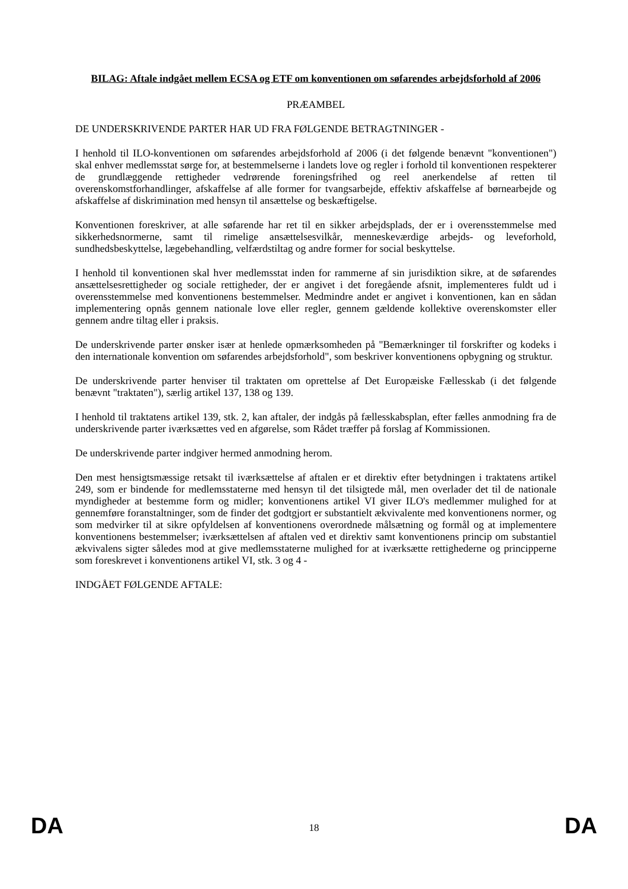BILAG: Aftale indgået mellem ECSA og ETF om konventionen om søfarendes arbejdsforhold af 2006
PRÆAMBEL
DE UNDERSKRIVENDE PARTER HAR UD FRA FØLGENDE BETRAGTNINGER -
I henhold til ILO-konventionen om søfarendes arbejdsforhold af 2006 (i det følgende benævnt "konventionen") skal enhver medlemsstat sørge for, at bestemmelserne i landets love og regler i forhold til konventionen respekterer de grundlæggende rettigheder vedrørende foreningsfrihed og reel anerkendelse af retten til overenskomstforhandlinger, afskaffelse af alle former for tvangsarbejde, effektiv afskaffelse af børnearbejde og afskaffelse af diskrimination med hensyn til ansættelse og beskæftigelse.
Konventionen foreskriver, at alle søfarende har ret til en sikker arbejdsplads, der er i overensstemmelse med sikkerhedsnormerne, samt til rimelige ansættelsesvilkår, menneskeværdige arbejds- og leveforhold, sundhedsbeskyttelse, lægebehandling, velfærdstiltag og andre former for social beskyttelse.
I henhold til konventionen skal hver medlemsstat inden for rammerne af sin jurisdiktion sikre, at de søfarendes ansættelsesrettigheder og sociale rettigheder, der er angivet i det foregående afsnit, implementeres fuldt ud i overensstemmelse med konventionens bestemmelser. Medmindre andet er angivet i konventionen, kan en sådan implementering opnås gennem nationale love eller regler, gennem gældende kollektive overenskomster eller gennem andre tiltag eller i praksis.
De underskrivende parter ønsker især at henlede opmærksomheden på "Bemærkninger til forskrifter og kodeks i den internationale konvention om søfarendes arbejdsforhold", som beskriver konventionens opbygning og struktur.
De underskrivende parter henviser til traktaten om oprettelse af Det Europæiske Fællesskab (i det følgende benævnt "traktaten"), særlig artikel 137, 138 og 139.
I henhold til traktatens artikel 139, stk. 2, kan aftaler, der indgås på fællesskabsplan, efter fælles anmodning fra de underskrivende parter iværksættes ved en afgørelse, som Rådet træffer på forslag af Kommissionen.
De underskrivende parter indgiver hermed anmodning herom.
Den mest hensigtsmæssige retsakt til iværksættelse af aftalen er et direktiv efter betydningen i traktatens artikel 249, som er bindende for medlemsstaterne med hensyn til det tilsigtede mål, men overlader det til de nationale myndigheder at bestemme form og midler; konventionens artikel VI giver ILO's medlemmer mulighed for at gennemføre foranstaltninger, som de finder det godtgjort er substantielt ækvivalente med konventionens normer, og som medvirker til at sikre opfyldelsen af konventionens overordnede målsætning og formål og at implementere konventionens bestemmelser; iværksættelsen af aftalen ved et direktiv samt konventionens princip om substantiel ækvivalens sigter således mod at give medlemsstaterne mulighed for at iværksætte rettighederne og principperne som foreskrevet i konventionens artikel VI, stk. 3 og 4 -
INDGÅET FØLGENDE AFTALE:
DA 18 DA